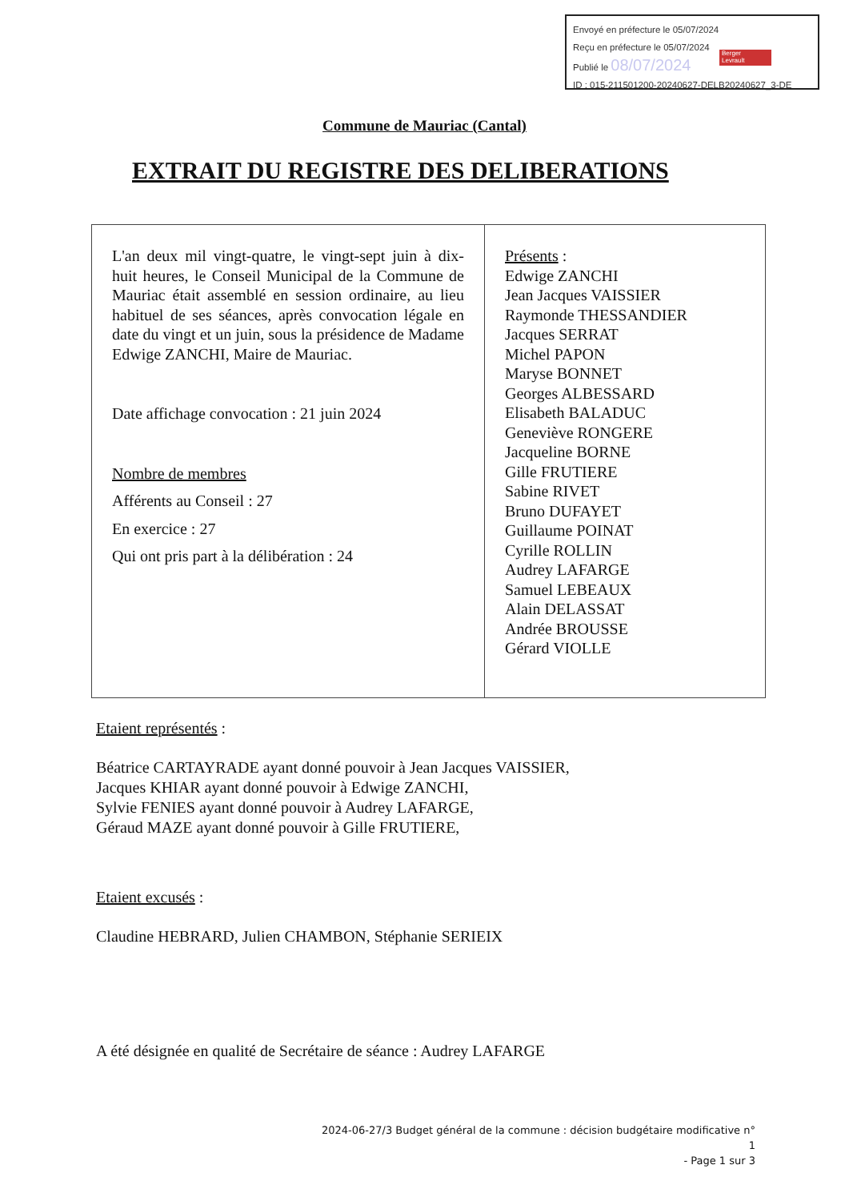Envoyé en préfecture le 05/07/2024
Reçu en préfecture le 05/07/2024
Publié le 08/07/2024
ID : 015-211501200-20240627-DELB20240627_3-DE
Berger
Levrault
Commune de Mauriac (Cantal)
EXTRAIT DU REGISTRE DES DELIBERATIONS
| L'an deux mil vingt-quatre, le vingt-sept juin à dix-huit heures, le Conseil Municipal de la Commune de Mauriac était assemblé en session ordinaire, au lieu habituel de ses séances, après convocation légale en date du vingt et un juin, sous la présidence de Madame Edwige ZANCHI, Maire de Mauriac. Date affichage convocation : 21 juin 2024 Nombre de membres Afférents au Conseil : 27 En exercice : 27 Qui ont pris part à la délibération : 24 | Présents : Edwige ZANCHI Jean Jacques VAISSIER Raymonde THESSANDIER Jacques SERRAT Michel PAPON Maryse BONNET Georges ALBESSARD Elisabeth BALADUC Geneviève RONGERE Jacqueline BORNE Gille FRUTIERE Sabine RIVET Bruno DUFAYET Guillaume POINAT Cyrille ROLLIN Audrey LAFARGE Samuel LEBEAUX Alain DELASSAT Andrée BROUSSE Gérard VIOLLE |
Etaient représentés :
Béatrice CARTAYRADE ayant donné pouvoir à Jean Jacques VAISSIER,
Jacques KHIAR ayant donné pouvoir à Edwige ZANCHI,
Sylvie FENIES ayant donné pouvoir à Audrey LAFARGE,
Géraud MAZE ayant donné pouvoir à Gille FRUTIERE,
Etaient excusés :
Claudine HEBRARD, Julien CHAMBON, Stéphanie SERIEIX
A été désignée en qualité de Secrétaire de séance : Audrey LAFARGE
2024-06-27/3 Budget général de la commune : décision budgétaire modificative n° 1
- Page 1 sur 3